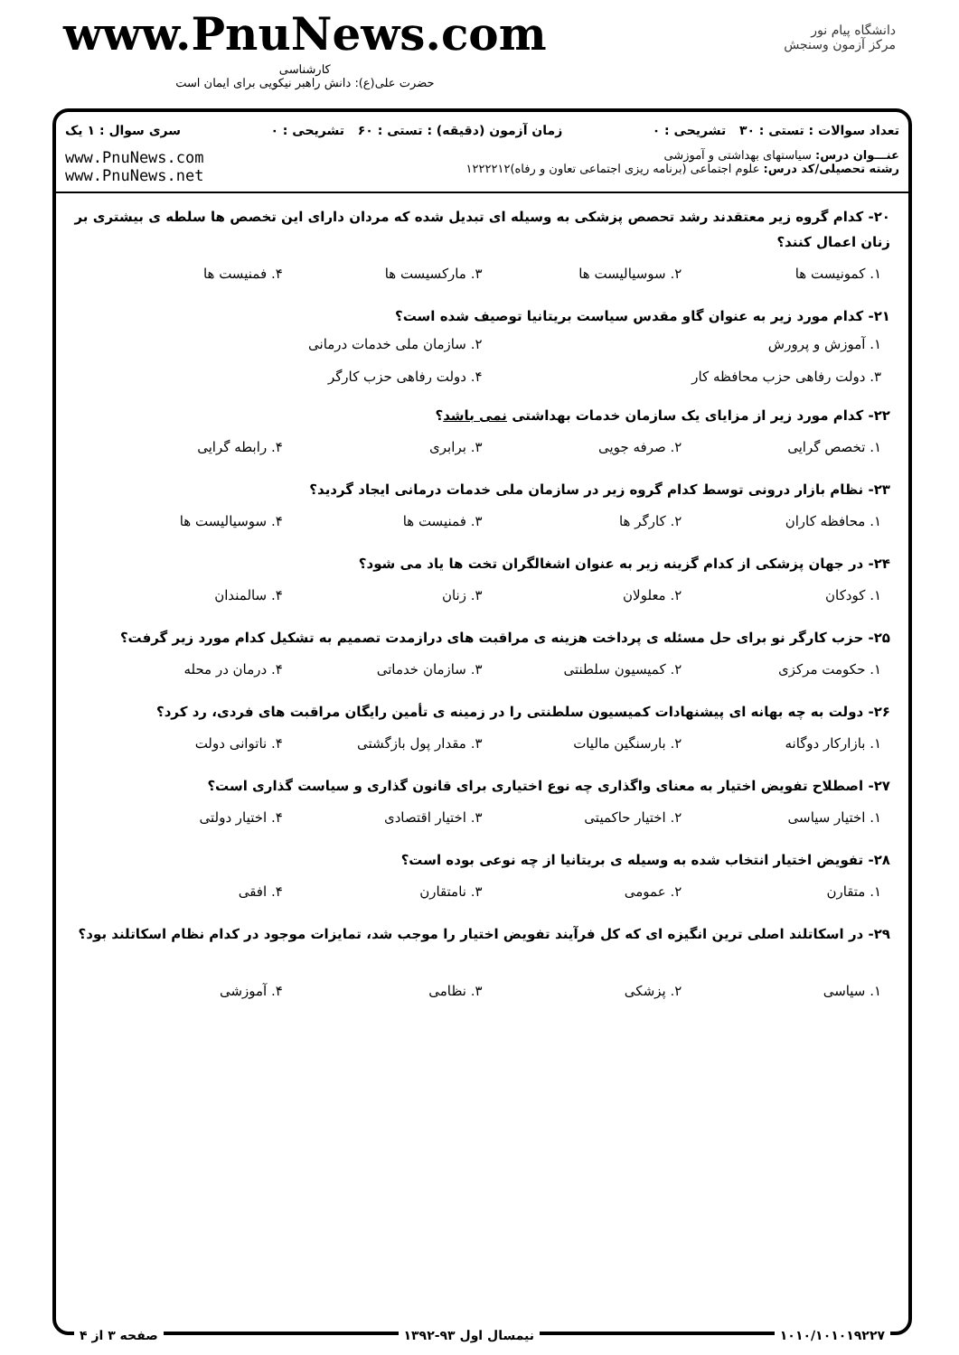www.PnuNews.com
کارشناسی
حضرت علی(ع): دانش راهبر نیکویی برای ایمان است
دانشگاه پیام نور
مرکز آزمون وسنجش
تعداد سوالات : تستی : ۳۰ تشریحی : ۰ زمان آزمون (دقیقه) : تستی : ۶۰ تشریحی : ۰ سری سوال : ۱ یک
عنـــوان درس: سیاستهای بهداشتی و آموزشی
رشته تحصیلی/کد درس: علوم اجتماعی (برنامه ریزی اجتماعی تعاون و رفاه)۱۲۲۲۲۱۲
www.PnuNews.com
www.PnuNews.net
۲۰- کدام گروه زیر معتقدند رشد تحصص پزشکی به وسیله ای تبدیل شده که مردان دارای این تخصص ها سلطه ی بیشتری بر زنان اعمال کنند؟
۱. کمونیست ها ۲. سوسیالیست ها ۳. مارکسیست ها ۴. فمنیست ها
۲۱- کدام مورد زیر به عنوان گاو مقدس سیاست بریتانیا توصیف شده است؟
۱. آموزش و پرورش ۲. سازمان ملی خدمات درمانی ۳. دولت رفاهی حزب محافظه کار ۴. دولت رفاهی حزب کارگر
۲۲- کدام مورد زیر از مزایای یک سازمان خدمات بهداشتی نمی باشد؟
۱. تخصص گرایی ۲. صرفه جویی ۳. برابری ۴. رابطه گرایی
۲۳- نظام بازار درونی توسط کدام گروه زیر در سازمان ملی خدمات درمانی ایجاد گردید؟
۱. محافظه کاران ۲. کارگر ها ۳. فمنیست ها ۴. سوسیالیست ها
۲۴- در جهان پزشکی از کدام گزینه زیر به عنوان اشغالگران تخت ها یاد می شود؟
۱. کودکان ۲. معلولان ۳. زنان ۴. سالمندان
۲۵- حزب کارگر نو برای حل مسئله ی پرداخت هزینه ی مراقبت های درازمدت تصمیم به تشکیل کدام مورد زیر گرفت؟
۱. حکومت مرکزی ۲. کمیسیون سلطنتی ۳. سازمان خدماتی ۴. درمان در محله
۲۶- دولت به چه بهانه ای پیشنهادات کمیسیون سلطنتی را در زمینه ی تأمین رایگان مراقبت های فردی، رد کرد؟
۱. بازارکار دوگانه ۲. بارسنگین مالیات ۳. مقدار پول بازگشتی ۴. ناتوانی دولت
۲۷- اصطلاح تفویض اختیار به معنای واگذاری چه نوع اختیاری برای قانون گذاری و سیاست گذاری است؟
۱. اختیار سیاسی ۲. اختیار حاکمیتی ۳. اختیار اقتصادی ۴. اختیار دولتی
۲۸- تفویض اختیار انتخاب شده به وسیله ی بریتانیا از چه نوعی بوده است؟
۱. متقارن ۲. عمومی ۳. نامتقارن ۴. افقی
۲۹- در اسکاتلند اصلی ترین انگیزه ای که کل فرآیند تفویض اختیار را موجب شد، تمایزات موجود در کدام نظام اسکاتلند بود؟
۱. سیاسی ۲. پزشکی ۳. نظامی ۴. آموزشی
۱۰۱۰/۱۰۱۰۱۹۲۲۷ نیمسال اول ۹۳-۱۳۹۲ صفحه ۳ از ۴